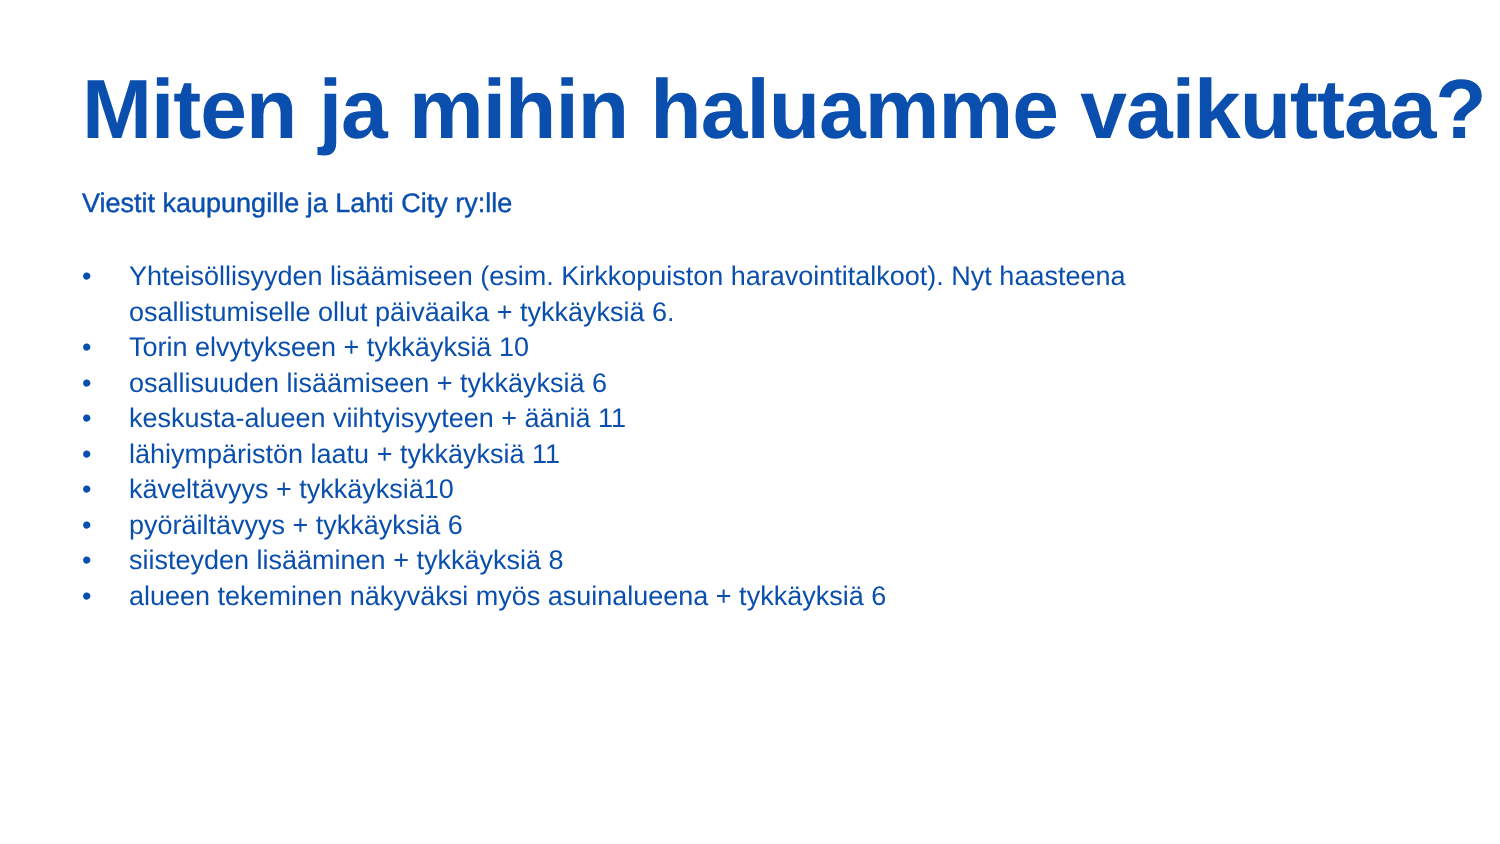Miten ja mihin haluamme vaikuttaa?
Viestit kaupungille ja Lahti City ry:lle
• Yhteisöllisyyden lisäämiseen (esim. Kirkkopuiston haravointitalkoot). Nyt haasteena osallistumiselle ollut päiväaika + tykkäyksiä 6.
• Torin elvytykseen + tykkäyksiä 10
• osallisuuden lisäämiseen + tykkäyksiä 6
• keskusta-alueen viihtyisyyteen + ääniä 11
• lähiympäristön laatu + tykkäyksiä 11
• käveltävyys + tykkäyksiä10
• pyöräiltävyys + tykkäyksiä 6
• siisteyden lisääminen + tykkäyksiä 8
• alueen tekeminen näkyväksi myös asuinalueena + tykkäyksiä 6